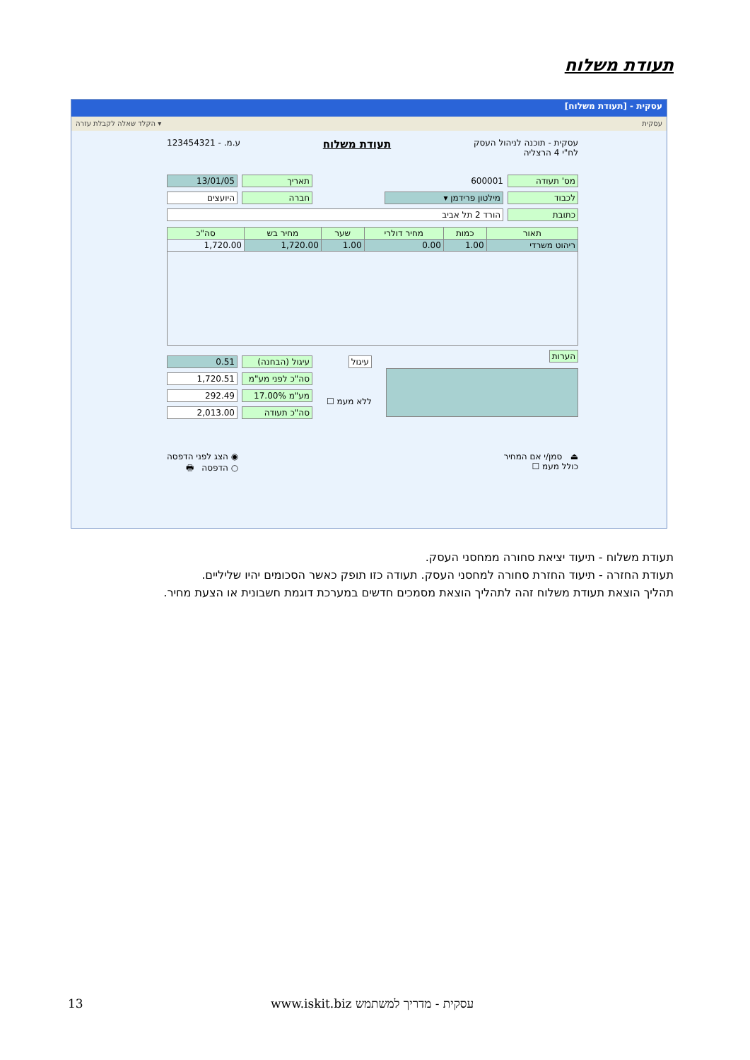תעודת משלוח
עסקית - [תעודת משלוח]
הקלד שאלה לקבלת עזרה ▾ עסקית
עסקית - תוכנה לניהול העסק
לח"י 4 הרצליה
תעודת משלוח
ע.מ. - 123454321
מס' תעודה 600001 תאריך 13/01/05
לכבוד מילטון פרידמן ▾ חברה היועצים
כתובת הורד 2 תל אביב
| תאור | כמות | מחיר דולרי | שער | מחיר בש | סה"כ |
| --- | --- | --- | --- | --- | --- |
| ריהוט משרדי | 1.00 | 0.00 | 1.00 | 1,720.00 | 1,720.00 |
הערות
עיגול
ללא מעמ ☐
עיגול (הבחנה) 0.51
סה"כ לפני מע"מ 1,720.51
מע"מ 17.00% 292.49
סה"כ תעודה 2,013.00
⏏ סמן/י אם המחיר
כולל מעמ ☐
◉ הצג לפני הדפסה
○ הדפסה 🖶
תעודת משלוח - תיעוד יציאת סחורה ממחסני העסק.
תעודת החזרה - תיעוד החזרת סחורה למחסני העסק. תעודה כזו תופק כאשר הסכומים יהיו שליליים.
תהליך הוצאת תעודת משלוח זהה לתהליך הוצאת מסמכים חדשים במערכת דוגמת חשבונית או הצעת מחיר.
13 www.iskit.biz עסקית - מדריך למשתמש